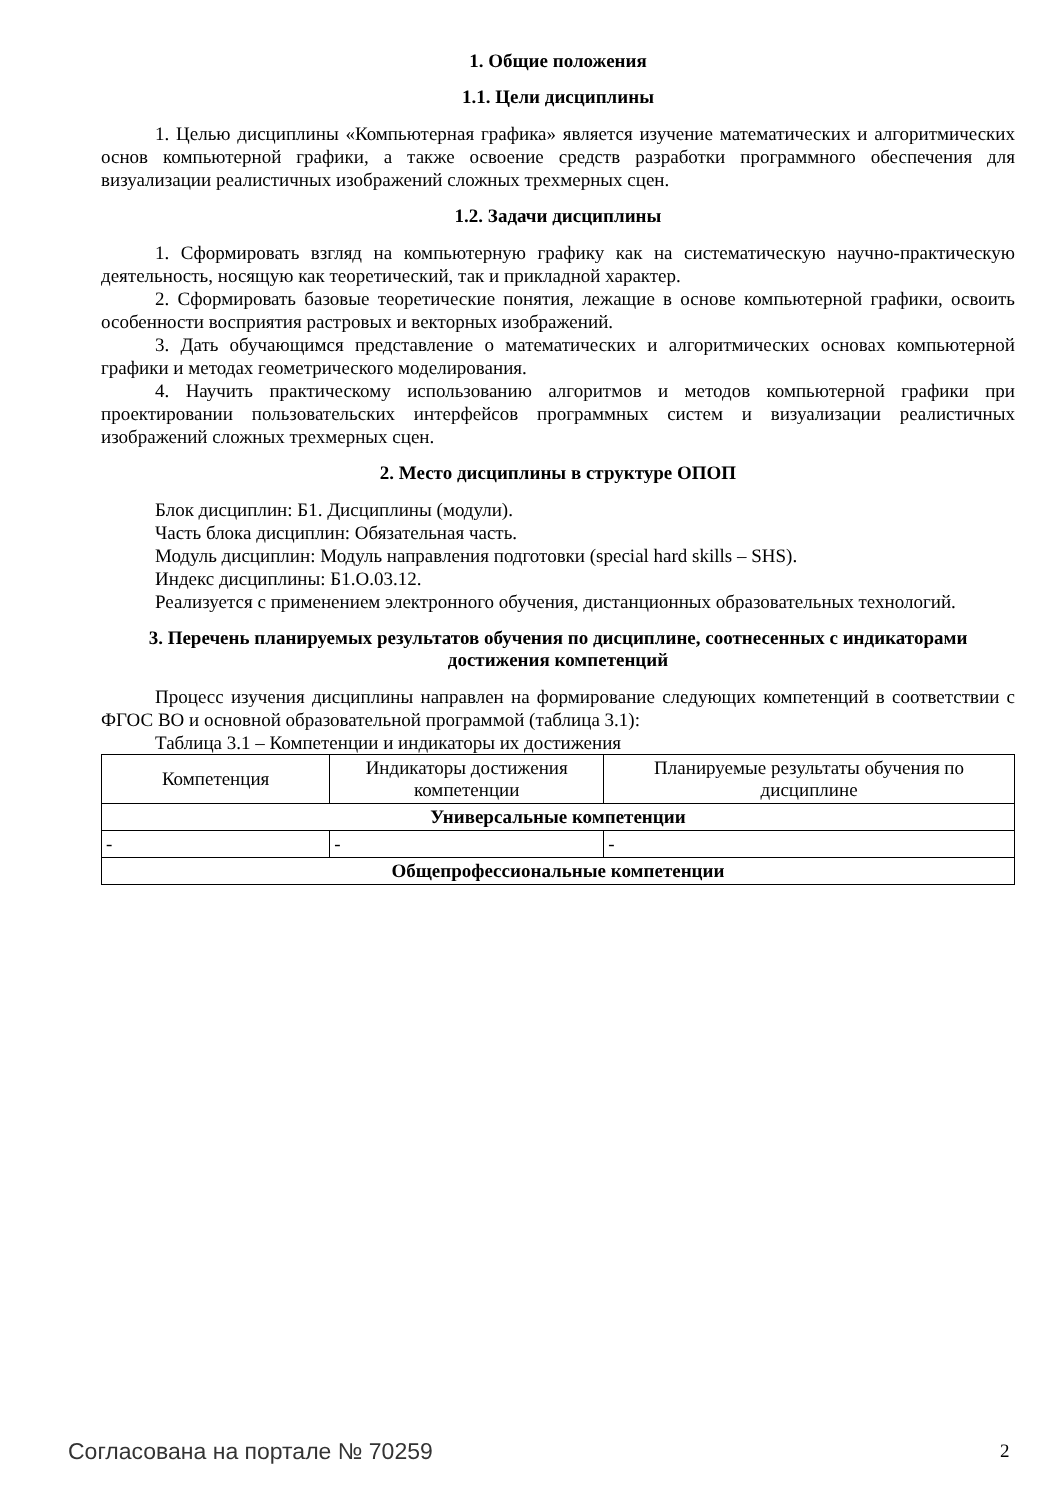1. Общие положения
1.1. Цели дисциплины
1. Целью дисциплины «Компьютерная графика» является изучение математических и алгоритмических основ компьютерной графики, а также освоение средств разработки программного обеспечения для визуализации реалистичных изображений сложных трехмерных сцен.
1.2. Задачи дисциплины
1. Сформировать взгляд на компьютерную графику как на систематическую научно-практическую деятельность, носящую как теоретический, так и прикладной характер.
2. Сформировать базовые теоретические понятия, лежащие в основе компьютерной графики, освоить особенности восприятия растровых и векторных изображений.
3. Дать обучающимся представление о математических и алгоритмических основах компьютерной графики и методах геометрического моделирования.
4. Научить практическому использованию алгоритмов и методов компьютерной графики при проектировании пользовательских интерфейсов программных систем и визуализации реалистичных изображений сложных трехмерных сцен.
2. Место дисциплины в структуре ОПОП
Блок дисциплин: Б1. Дисциплины (модули).
Часть блока дисциплин: Обязательная часть.
Модуль дисциплин: Модуль направления подготовки (special hard skills – SHS).
Индекс дисциплины: Б1.О.03.12.
Реализуется с применением электронного обучения, дистанционных образовательных технологий.
3. Перечень планируемых результатов обучения по дисциплине, соотнесенных с индикаторами достижения компетенций
Процесс изучения дисциплины направлен на формирование следующих компетенций в соответствии с ФГОС ВО и основной образовательной программой (таблица 3.1):
Таблица 3.1 – Компетенции и индикаторы их достижения
| Компетенция | Индикаторы достижения компетенции | Планируемые результаты обучения по дисциплине |
| --- | --- | --- |
| Универсальные компетенции | | |
| - | - | - |
| Общепрофессиональные компетенции | | |
Согласована на портале № 70259 2